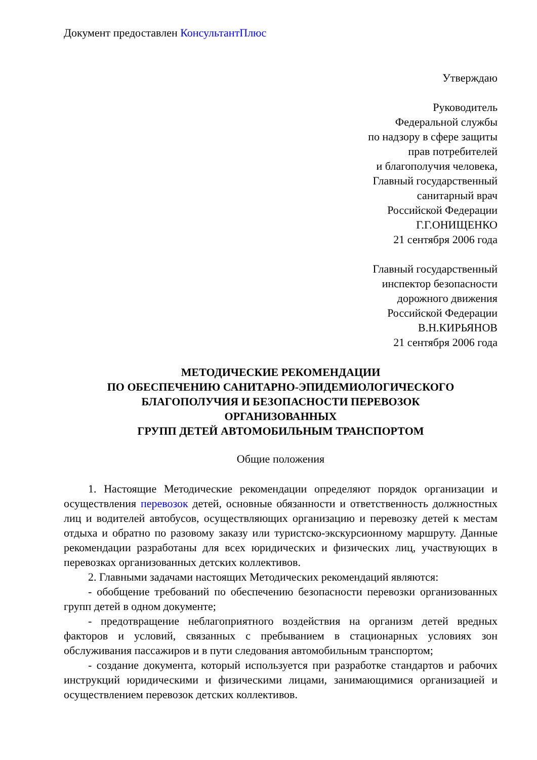Документ предоставлен КонсультантПлюс
Утверждаю
Руководитель
Федеральной службы
по надзору в сфере защиты
прав потребителей
и благополучия человека,
Главный государственный
санитарный врач
Российской Федерации
Г.Г.ОНИЩЕНКО
21 сентября 2006 года
Главный государственный
инспектор безопасности
дорожного движения
Российской Федерации
В.Н.КИРЬЯНОВ
21 сентября 2006 года
МЕТОДИЧЕСКИЕ РЕКОМЕНДАЦИИ
ПО ОБЕСПЕЧЕНИЮ САНИТАРНО-ЭПИДЕМИОЛОГИЧЕСКОГО
БЛАГОПОЛУЧИЯ И БЕЗОПАСНОСТИ ПЕРЕВОЗОК
ОРГАНИЗОВАННЫХ
ГРУПП ДЕТЕЙ АВТОМОБИЛЬНЫМ ТРАНСПОРТОМ
Общие положения
1. Настоящие Методические рекомендации определяют порядок организации и осуществления перевозок детей, основные обязанности и ответственность должностных лиц и водителей автобусов, осуществляющих организацию и перевозку детей к местам отдыха и обратно по разовому заказу или туристско-экскурсионному маршруту. Данные рекомендации разработаны для всех юридических и физических лиц, участвующих в перевозках организованных детских коллективов.
2. Главными задачами настоящих Методических рекомендаций являются:
- обобщение требований по обеспечению безопасности перевозки организованных групп детей в одном документе;
- предотвращение неблагоприятного воздействия на организм детей вредных факторов и условий, связанных с пребыванием в стационарных условиях зон обслуживания пассажиров и в пути следования автомобильным транспортом;
- создание документа, который используется при разработке стандартов и рабочих инструкций юридическими и физическими лицами, занимающимися организацией и осуществлением перевозок детских коллективов.